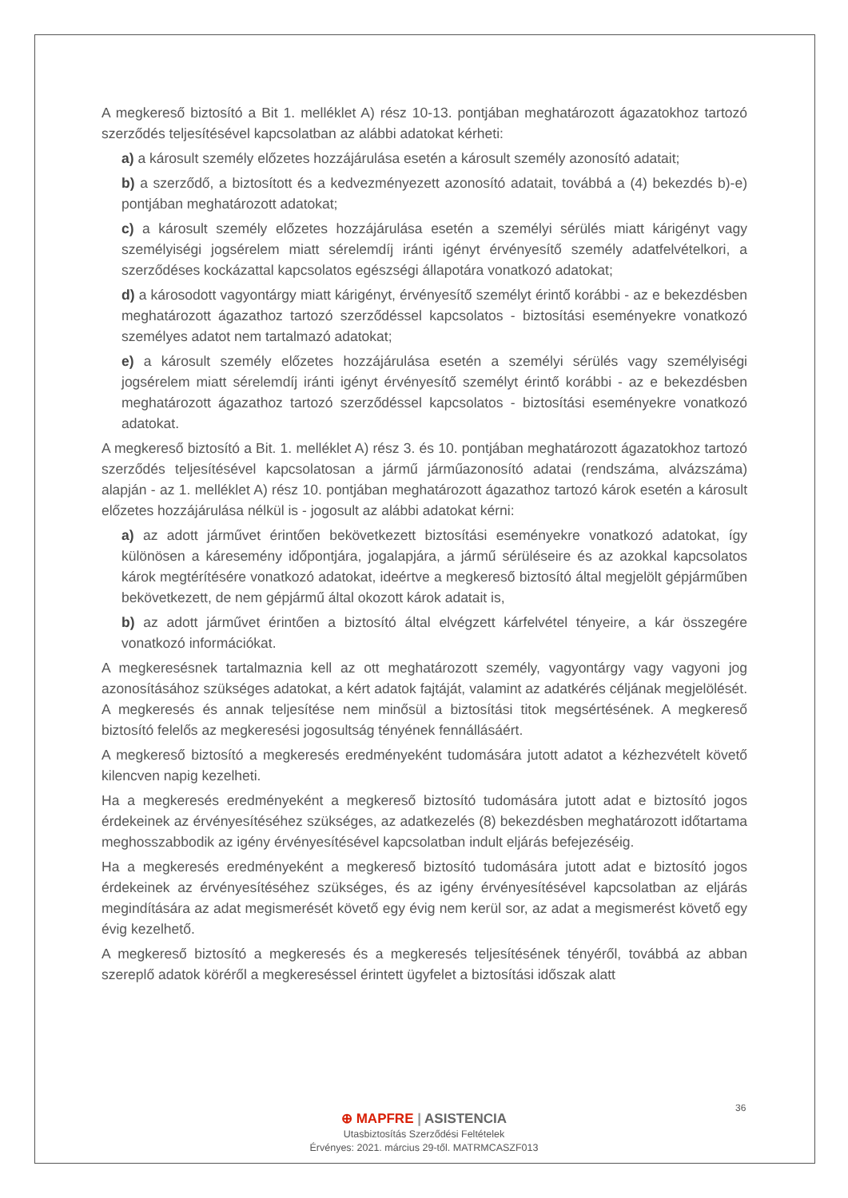A megkereső biztosító a Bit 1. melléklet A) rész 10-13. pontjában meghatározott ágazatokhoz tartozó szerződés teljesítésével kapcsolatban az alábbi adatokat kérheti:
a) a károsult személy előzetes hozzájárulása esetén a károsult személy azonosító adatait;
b) a szerződő, a biztosított és a kedvezményezett azonosító adatait, továbbá a (4) bekezdés b)-e) pontjában meghatározott adatokat;
c) a károsult személy előzetes hozzájárulása esetén a személyi sérülés miatt kárigényt vagy személyiségi jogsérelem miatt sérelemdíj iránti igényt érvényesítő személy adatfelvételkori, a szerződéses kockázattal kapcsolatos egészségi állapotára vonatkozó adatokat;
d) a károsodott vagyontárgy miatt kárigényt, érvényesítő személyt érintő korábbi - az e bekezdésben meghatározott ágazathoz tartozó szerződéssel kapcsolatos - biztosítási eseményekre vonatkozó személyes adatot nem tartalmazó adatokat;
e) a károsult személy előzetes hozzájárulása esetén a személyi sérülés vagy személyiségi jogsérelem miatt sérelemdíj iránti igényt érvényesítő személyt érintő korábbi - az e bekezdésben meghatározott ágazathoz tartozó szerződéssel kapcsolatos - biztosítási eseményekre vonatkozó adatokat.
A megkereső biztosító a Bit. 1. melléklet A) rész 3. és 10. pontjában meghatározott ágazatokhoz tartozó szerződés teljesítésével kapcsolatosan a jármű járműazonosító adatai (rendszáma, alvázszáma) alapján - az 1. melléklet A) rész 10. pontjában meghatározott ágazathoz tartozó károk esetén a károsult előzetes hozzájárulása nélkül is - jogosult az alábbi adatokat kérni:
a) az adott járművet érintően bekövetkezett biztosítási eseményekre vonatkozó adatokat, így különösen a káresemény időpontjára, jogalapjára, a jármű sérüléseire és az azokkal kapcsolatos károk megtérítésére vonatkozó adatokat, ideértve a megkereső biztosító által megjelölt gépjárműben bekövetkezett, de nem gépjármű által okozott károk adatait is,
b) az adott járművet érintően a biztosító által elvégzett kárfelvétel tényeire, a kár összegére vonatkozó információkat.
A megkeresésnek tartalmaznia kell az ott meghatározott személy, vagyontárgy vagy vagyoni jog azonosításához szükséges adatokat, a kért adatok fajtáját, valamint az adatkérés céljának megjelölését. A megkeresés és annak teljesítése nem minősül a biztosítási titok megsértésének. A megkereső biztosító felelős az megkeresési jogosultság tényének fennállásáért.
A megkereső biztosító a megkeresés eredményeként tudomására jutott adatot a kézhezvételt követő kilencven napig kezelheti.
Ha a megkeresés eredményeként a megkereső biztosító tudomására jutott adat e biztosító jogos érdekeinek az érvényesítéséhez szükséges, az adatkezelés (8) bekezdésben meghatározott időtartama meghosszabbodik az igény érvényesítésével kapcsolatban indult eljárás befejezéséig.
Ha a megkeresés eredményeként a megkereső biztosító tudomására jutott adat e biztosító jogos érdekeinek az érvényesítéséhez szükséges, és az igény érvényesítésével kapcsolatban az eljárás megindítására az adat megismerését követő egy évig nem kerül sor, az adat a megismerést követő egy évig kezelhető.
A megkereső biztosító a megkeresés és a megkeresés teljesítésének tényéről, továbbá az abban szereplő adatok köréről a megkereséssel érintett ügyfelet a biztosítási időszak alatt
36
⊕ MAPFRE | ASISTENCIA
Utasbiztosítás Szerződési Feltételek
Érvényes: 2021. március 29-től. MATRMCASZF013